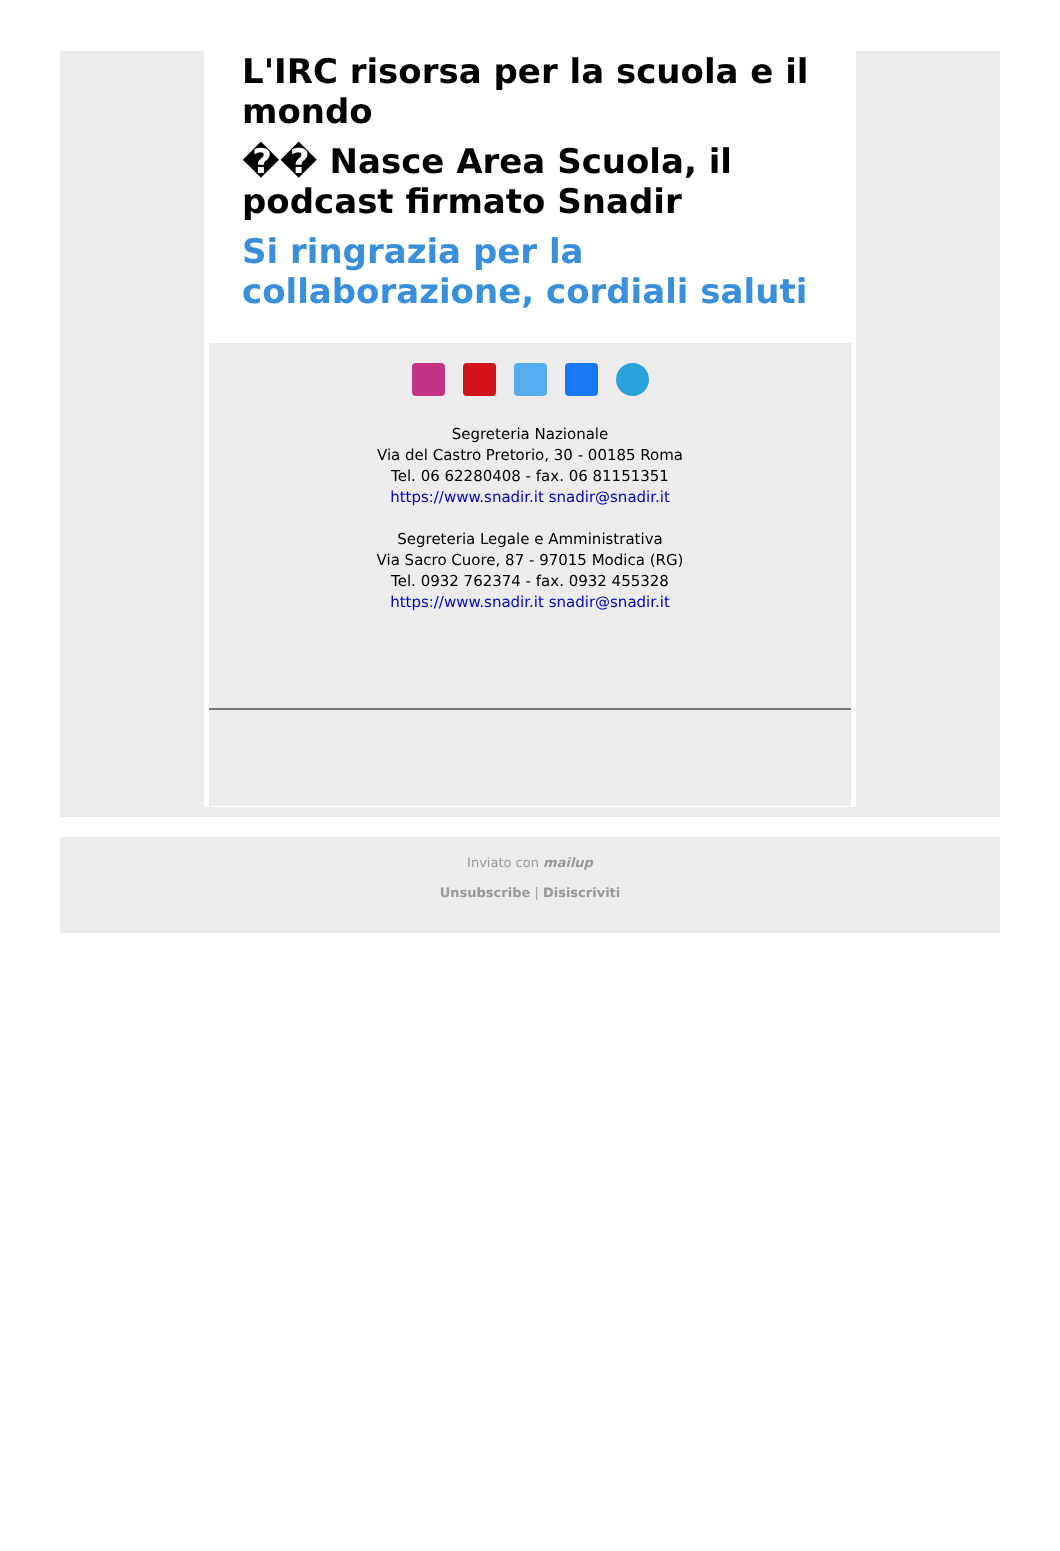L'IRC risorsa per la scuola e il mondo
�� Nasce Area Scuola, il podcast firmato Snadir
Si ringrazia per la collaborazione, cordiali saluti
Segreteria Nazionale
Via del Castro Pretorio, 30 - 00185 Roma
Tel. 06 62280408 - fax. 06 81151351
https://www.snadir.it snadir@snadir.it
Segreteria Legale e Amministrativa
Via Sacro Cuore, 87 - 97015 Modica (RG)
Tel. 0932 762374 - fax. 0932 455328
https://www.snadir.it snadir@snadir.it
Inviato con mailup
Unsubscribe | Disiscriviti